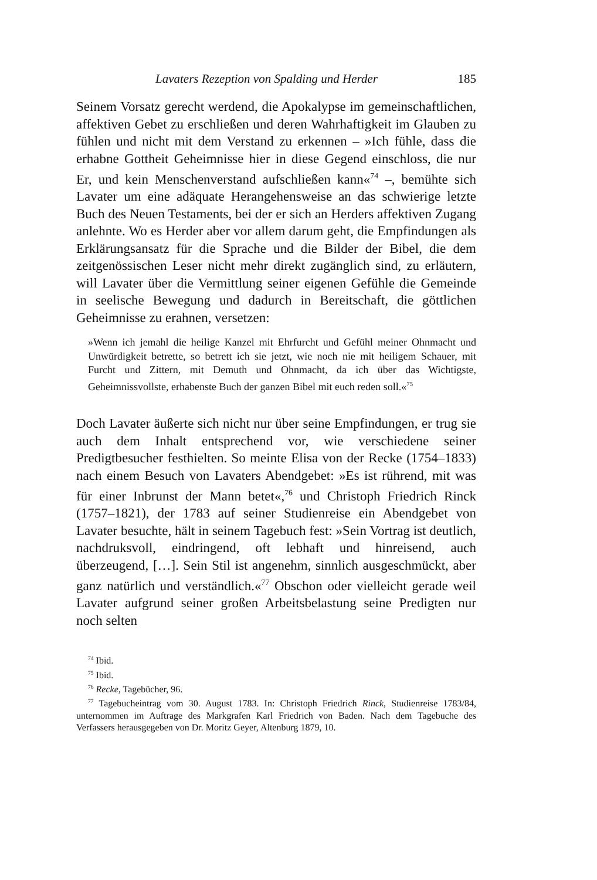Lavaters Rezeption von Spalding und Herder 185
Seinem Vorsatz gerecht werdend, die Apokalypse im gemeinschaftlichen, affektiven Gebet zu erschließen und deren Wahrhaftigkeit im Glauben zu fühlen und nicht mit dem Verstand zu erkennen – »Ich fühle, dass die erhabne Gottheit Geheimnisse hier in diese Gegend einschloss, die nur Er, und kein Menschenverstand aufschließen kann«<sup>74</sup> –, bemühte sich Lavater um eine adäquate Herangehensweise an das schwierige letzte Buch des Neuen Testaments, bei der er sich an Herders affektiven Zugang anlehnte. Wo es Herder aber vor allem darum geht, die Empfindungen als Erklärungsansatz für die Sprache und die Bilder der Bibel, die dem zeitgenössischen Leser nicht mehr direkt zugänglich sind, zu erläutern, will Lavater über die Vermittlung seiner eigenen Gefühle die Gemeinde in seelische Bewegung und dadurch in Bereitschaft, die göttlichen Geheimnisse zu erahnen, versetzen:
»Wenn ich jemahl die heilige Kanzel mit Ehrfurcht und Gefühl meiner Ohnmacht und Unwürdigkeit betrette, so betrett ich sie jetzt, wie noch nie mit heiligem Schauer, mit Furcht und Zittern, mit Demuth und Ohnmacht, da ich über das Wichtigste, Geheimnissvollste, erhabenste Buch der ganzen Bibel mit euch reden soll.«<sup>75</sup>
Doch Lavater äußerte sich nicht nur über seine Empfindungen, er trug sie auch dem Inhalt entsprechend vor, wie verschiedene seiner Predigtbesucher festhielten. So meinte Elisa von der Recke (1754–1833) nach einem Besuch von Lavaters Abendgebet: »Es ist rührend, mit was für einer Inbrunst der Mann betet«,<sup>76</sup> und Christoph Friedrich Rinck (1757–1821), der 1783 auf seiner Studienreise ein Abendgebet von Lavater besuchte, hält in seinem Tagebuch fest: »Sein Vortrag ist deutlich, nachdruksvoll, eindringend, oft lebhaft und hinreisend, auch überzeugend, […]. Sein Stil ist angenehm, sinnlich ausgeschmückt, aber ganz natürlich und verständlich.«<sup>77</sup> Obschon oder vielleicht gerade weil Lavater aufgrund seiner großen Arbeitsbelastung seine Predigten nur noch selten
<sup>74</sup> Ibid.
<sup>75</sup> Ibid.
<sup>76</sup> Recke, Tagebücher, 96.
<sup>77</sup> Tagebucheintrag vom 30. August 1783. In: Christoph Friedrich Rinck, Studienreise 1783/84, unternommen im Auftrage des Markgrafen Karl Friedrich von Baden. Nach dem Tagebuche des Verfassers herausgegeben von Dr. Moritz Geyer, Altenburg 1879, 10.